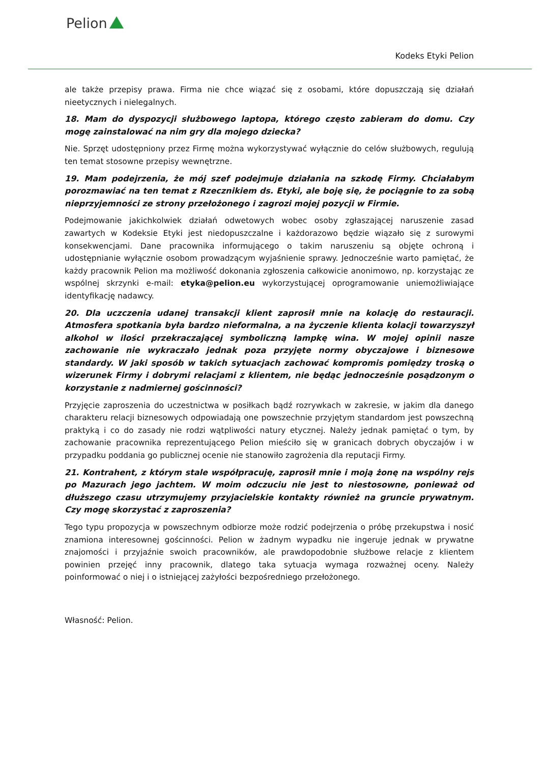Pelion
Kodeks Etyki Pelion
ale także przepisy prawa. Firma nie chce wiązać się z osobami, które dopuszczają się działań nieetycznych i nielegalnych.
18. Mam do dyspozycji służbowego laptopa, którego często zabieram do domu. Czy mogę zainstalować na nim gry dla mojego dziecka?
Nie. Sprzęt udostępniony przez Firmę można wykorzystywać wyłącznie do celów służbowych, regulują ten temat stosowne przepisy wewnętrzne.
19. Mam podejrzenia, że mój szef podejmuje działania na szkodę Firmy. Chciałabym porozmawiać na ten temat z Rzecznikiem ds. Etyki, ale boję się, że pociągnie to za sobą nieprzyjemności ze strony przełożonego i zagrozi mojej pozycji w Firmie.
Podejmowanie jakichkolwiek działań odwetowych wobec osoby zgłaszającej naruszenie zasad zawartych w Kodeksie Etyki jest niedopuszczalne i każdorazowo będzie wiązało się z surowymi konsekwencjami. Dane pracownika informującego o takim naruszeniu są objęte ochroną i udostępnianie wyłącznie osobom prowadzącym wyjaśnienie sprawy. Jednocześnie warto pamiętać, że każdy pracownik Pelion ma możliwość dokonania zgłoszenia całkowicie anonimowo, np. korzystając ze wspólnej skrzynki e-mail: etyka@pelion.eu wykorzystującej oprogramowanie uniemożliwiające identyfikację nadawcy.
20. Dla uczczenia udanej transakcji klient zaprosił mnie na kolację do restauracji. Atmosfera spotkania była bardzo nieformalna, a na życzenie klienta kolacji towarzyszył alkohol w ilości przekraczającej symboliczną lampkę wina. W mojej opinii nasze zachowanie nie wykraczało jednak poza przyjęte normy obyczajowe i biznesowe standardy. W jaki sposób w takich sytuacjach zachować kompromis pomiędzy troską o wizerunek Firmy i dobrymi relacjami z klientem, nie będąc jednocześnie posądzonym o korzystanie z nadmiernej gościnności?
Przyjęcie zaproszenia do uczestnictwa w posiłkach bądź rozrywkach w zakresie, w jakim dla danego charakteru relacji biznesowych odpowiadają one powszechnie przyjętym standardom jest powszechną praktyką i co do zasady nie rodzi wątpliwości natury etycznej. Należy jednak pamiętać o tym, by zachowanie pracownika reprezentującego Pelion mieściło się w granicach dobrych obyczajów i w przypadku poddania go publicznej ocenie nie stanowiło zagrożenia dla reputacji Firmy.
21. Kontrahent, z którym stale współpracuję, zaprosił mnie i moją żonę na wspólny rejs po Mazurach jego jachtem. W moim odczuciu nie jest to niestosowne, ponieważ od dłuższego czasu utrzymujemy przyjacielskie kontakty również na gruncie prywatnym. Czy mogę skorzystać z zaproszenia?
Tego typu propozycja w powszechnym odbiorze może rodzić podejrzenia o próbę przekupstwa i nosić znamiona interesownej gościnności. Pelion w żadnym wypadku nie ingeruje jednak w prywatne znajomości i przyjaźnie swoich pracowników, ale prawdopodobnie służbowe relacje z klientem powinien przejęć inny pracownik, dlatego taka sytuacja wymaga rozważnej oceny. Należy poinformować o niej i o istniejącej zażyłości bezpośredniego przełożonego.
Własność: Pelion.